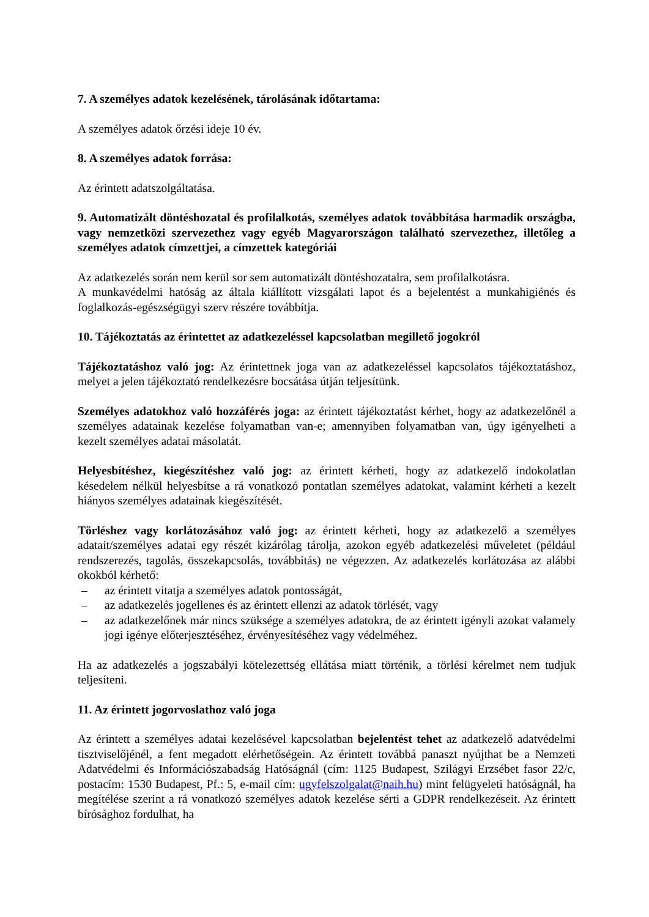7. A személyes adatok kezelésének, tárolásának időtartama:
A személyes adatok őrzési ideje 10 év.
8. A személyes adatok forrása:
Az érintett adatszolgáltatása.
9. Automatizált döntéshozatal és profilalkotás, személyes adatok továbbítása harmadik országba, vagy nemzetközi szervezethez vagy egyéb Magyarországon található szervezethez, illetőleg a személyes adatok címzettjei, a címzettek kategóriái
Az adatkezelés során nem kerül sor sem automatizált döntéshozatalra, sem profilalkotásra.
A munkavédelmi hatóság az általa kiállított vizsgálati lapot és a bejelentést a munkahigiénés és foglalkozás-egészségügyi szerv részére továbbítja.
10. Tájékoztatás az érintettet az adatkezeléssel kapcsolatban megillető jogokról
Tájékoztatáshoz való jog: Az érintettnek joga van az adatkezeléssel kapcsolatos tájékoztatáshoz, melyet a jelen tájékoztató rendelkezésre bocsátása útján teljesítünk.
Személyes adatokhoz való hozzáférés joga: az érintett tájékoztatást kérhet, hogy az adatkezelőnél a személyes adatainak kezelése folyamatban van-e; amennyiben folyamatban van, úgy igényelheti a kezelt személyes adatai másolatát.
Helyesbítéshez, kiegészítéshez való jog: az érintett kérheti, hogy az adatkezelő indokolatlan késedelem nélkül helyesbítse a rá vonatkozó pontatlan személyes adatokat, valamint kérheti a kezelt hiányos személyes adatainak kiegészítését.
Törléshez vagy korlátozásához való jog: az érintett kérheti, hogy az adatkezelő a személyes adatait/személyes adatai egy részét kizárólag tárolja, azokon egyéb adatkezelési műveletet (például rendszerezés, tagolás, összekapcsolás, továbbítás) ne végezzen. Az adatkezelés korlátozása az alábbi okokból kérhető:
– az érintett vitatja a személyes adatok pontosságát,
– az adatkezelés jogellenes és az érintett ellenzi az adatok törlését, vagy
– az adatkezelőnek már nincs szüksége a személyes adatokra, de az érintett igényli azokat valamely jogi igénye előterjesztéséhez, érvényesítéséhez vagy védelméhez.
Ha az adatkezelés a jogszabályi kötelezettség ellátása miatt történik, a törlési kérelmet nem tudjuk teljesíteni.
11. Az érintett jogorvoslathoz való joga
Az érintett a személyes adatai kezelésével kapcsolatban bejelentést tehet az adatkezelő adatvédelmi tisztviselőjénél, a fent megadott elérhetőségein. Az érintett továbbá panaszt nyújthat be a Nemzeti Adatvédelmi és Információszabadság Hatóságnál (cím: 1125 Budapest, Szilágyi Erzsébet fasor 22/c, postacím: 1530 Budapest, Pf.: 5, e-mail cím: ugyfelszolgalat@naih.hu) mint felügyeleti hatóságnál, ha megítélése szerint a rá vonatkozó személyes adatok kezelése sérti a GDPR rendelkezéseit. Az érintett bírósághoz fordulhat, ha